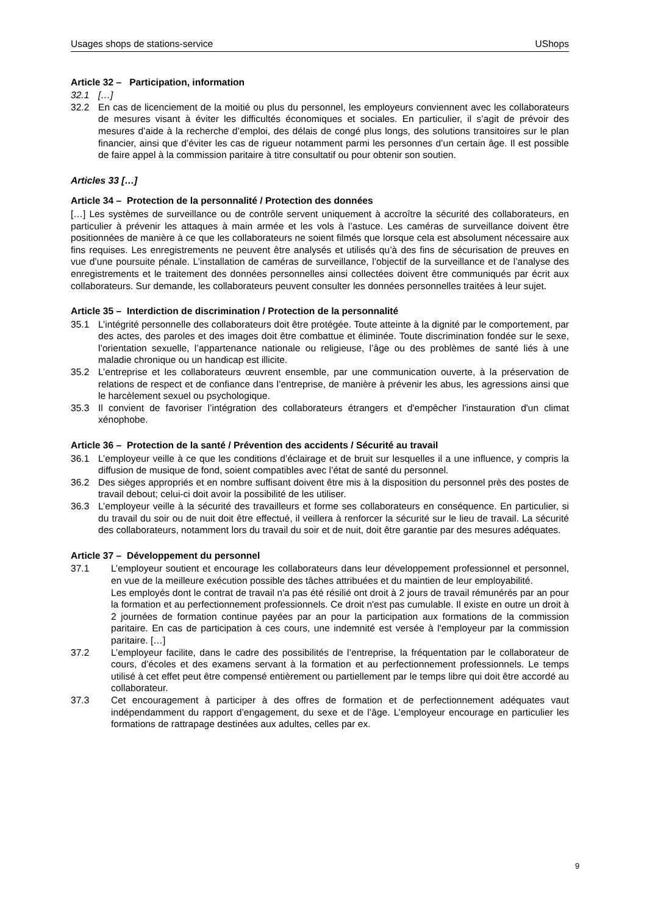Usages shops de stations-service UShops
Article 32 – Participation, information
32.1 […]
32.2 En cas de licenciement de la moitié ou plus du personnel, les employeurs conviennent avec les collaborateurs de mesures visant à éviter les difficultés économiques et sociales. En particulier, il s’agit de prévoir des mesures d’aide à la recherche d’emploi, des délais de congé plus longs, des solutions transitoires sur le plan financier, ainsi que d’éviter les cas de rigueur notamment parmi les personnes d’un certain âge. Il est possible de faire appel à la commission paritaire à titre consultatif ou pour obtenir son soutien.
Articles 33 […]
Article 34 – Protection de la personnalité / Protection des données
[…] Les systèmes de surveillance ou de contrôle servent uniquement à accroître la sécurité des collaborateurs, en particulier à prévenir les attaques à main armée et les vols à l’astuce. Les caméras de surveillance doivent être positionnées de manière à ce que les collaborateurs ne soient filmés que lorsque cela est absolument nécessaire aux fins requises. Les enregistrements ne peuvent être analysés et utilisés qu’à des fins de sécurisation de preuves en vue d’une poursuite pénale. L’installation de caméras de surveillance, l’objectif de la surveillance et de l’analyse des enregistrements et le traitement des données personnelles ainsi collectées doivent être communiqués par écrit aux collaborateurs. Sur demande, les collaborateurs peuvent consulter les données personnelles traitées à leur sujet.
Article 35 – Interdiction de discrimination / Protection de la personnalité
35.1 L’intégrité personnelle des collaborateurs doit être protégée. Toute atteinte à la dignité par le comportement, par des actes, des paroles et des images doit être combattue et éliminée. Toute discrimination fondée sur le sexe, l’orientation sexuelle, l’appartenance nationale ou religieuse, l’âge ou des problèmes de santé liés à une maladie chronique ou un handicap est illicite.
35.2 L’entreprise et les collaborateurs œuvrent ensemble, par une communication ouverte, à la préservation de relations de respect et de confiance dans l’entreprise, de manière à prévenir les abus, les agressions ainsi que le harcèlement sexuel ou psychologique.
35.3 Il convient de favoriser l’intégration des collaborateurs étrangers et d'empêcher l'instauration d'un climat xénophobe.
Article 36 – Protection de la santé / Prévention des accidents / Sécurité au travail
36.1 L’employeur veille à ce que les conditions d’éclairage et de bruit sur lesquelles il a une influence, y compris la diffusion de musique de fond, soient compatibles avec l’état de santé du personnel.
36.2 Des sièges appropriés et en nombre suffisant doivent être mis à la disposition du personnel près des postes de travail debout; celui-ci doit avoir la possibilité de les utiliser.
36.3 L’employeur veille à la sécurité des travailleurs et forme ses collaborateurs en conséquence. En particulier, si du travail du soir ou de nuit doit être effectué, il veillera à renforcer la sécurité sur le lieu de travail. La sécurité des collaborateurs, notamment lors du travail du soir et de nuit, doit être garantie par des mesures adéquates.
Article 37 – Développement du personnel
37.1 L’employeur soutient et encourage les collaborateurs dans leur développement professionnel et personnel, en vue de la meilleure exécution possible des tâches attribuées et du maintien de leur employabilité.
Les employés dont le contrat de travail n'a pas été résilié ont droit à 2 jours de travail rémunérés par an pour la formation et au perfectionnement professionnels. Ce droit n'est pas cumulable. Il existe en outre un droit à 2 journées de formation continue payées par an pour la participation aux formations de la commission paritaire. En cas de participation à ces cours, une indemnité est versée à l'employeur par la commission paritaire. […]
37.2 L’employeur facilite, dans le cadre des possibilités de l’entreprise, la fréquentation par le collaborateur de cours, d’écoles et des examens servant à la formation et au perfectionnement professionnels. Le temps utilisé à cet effet peut être compensé entièrement ou partiellement par le temps libre qui doit être accordé au collaborateur.
37.3 Cet encouragement à participer à des offres de formation et de perfectionnement adéquates vaut indépendamment du rapport d’engagement, du sexe et de l’âge. L’employeur encourage en particulier les formations de rattrapage destinées aux adultes, celles par ex.
9